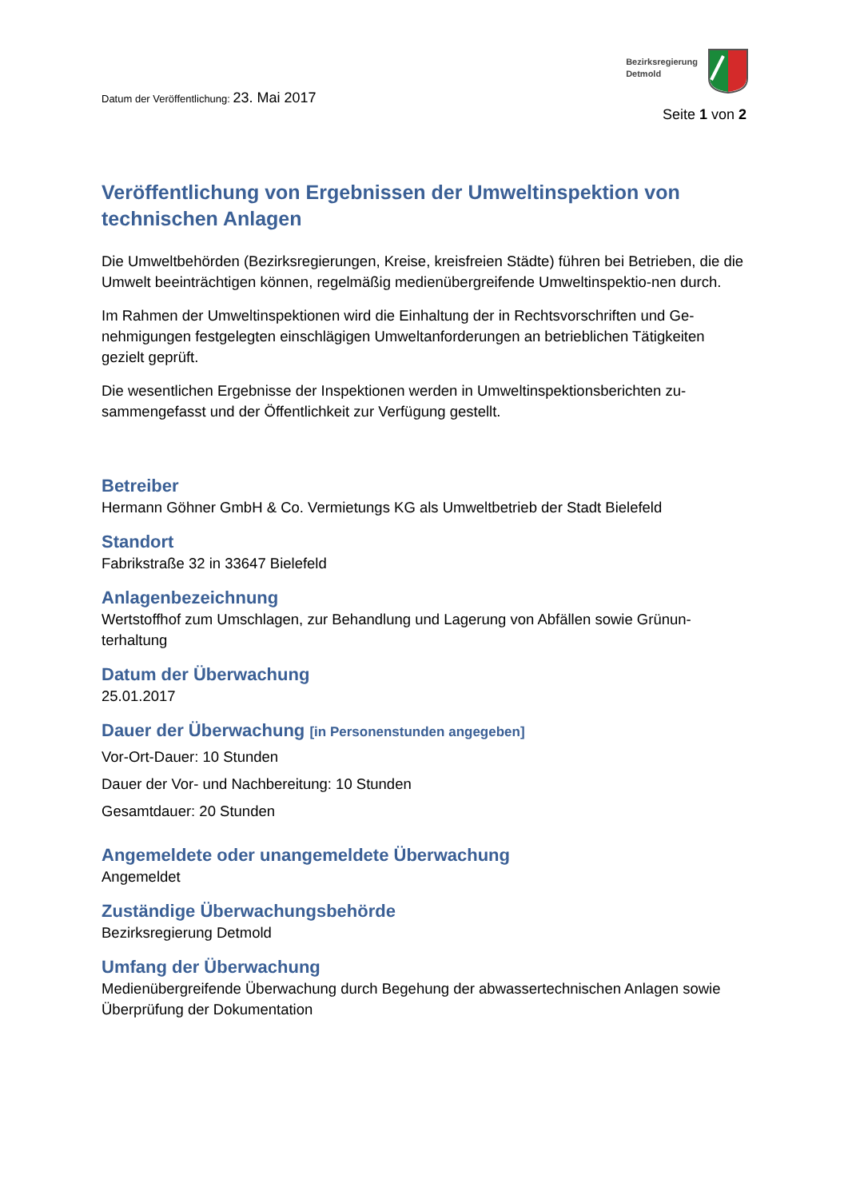Bezirksregierung
Detmold
Datum der Veröffentlichung: 23. Mai 2017
Seite 1 von 2
Veröffentlichung von Ergebnissen der Umweltinspektion von technischen Anlagen
Die Umweltbehörden (Bezirksregierungen, Kreise, kreisfreien Städte) führen bei Betrieben, die die Umwelt beeinträchtigen können, regelmäßig medienübergreifende Umweltinspektio-nen durch.
Im Rahmen der Umweltinspektionen wird die Einhaltung der in Rechtsvorschriften und Ge-nehmigungen festgelegten einschlägigen Umweltanforderungen an betrieblichen Tätigkeiten gezielt geprüft.
Die wesentlichen Ergebnisse der Inspektionen werden in Umweltinspektionsberichten zu-sammengefasst und der Öffentlichkeit zur Verfügung gestellt.
Betreiber
Hermann Göhner GmbH & Co. Vermietungs KG als Umweltbetrieb der Stadt Bielefeld
Standort
Fabrikstraße 32 in 33647 Bielefeld
Anlagenbezeichnung
Wertstoffhof zum Umschlagen, zur Behandlung und Lagerung von Abfällen sowie Grünun-terhaltung
Datum der Überwachung
25.01.2017
Dauer der Überwachung [in Personenstunden angegeben]
Vor-Ort-Dauer: 10 Stunden
Dauer der Vor- und Nachbereitung: 10 Stunden
Gesamtdauer: 20 Stunden
Angemeldete oder unangemeldete Überwachung
Angemeldet
Zuständige Überwachungsbehörde
Bezirksregierung Detmold
Umfang der Überwachung
Medienübergreifende Überwachung durch Begehung der abwassertechnischen Anlagen sowie Überprüfung der Dokumentation